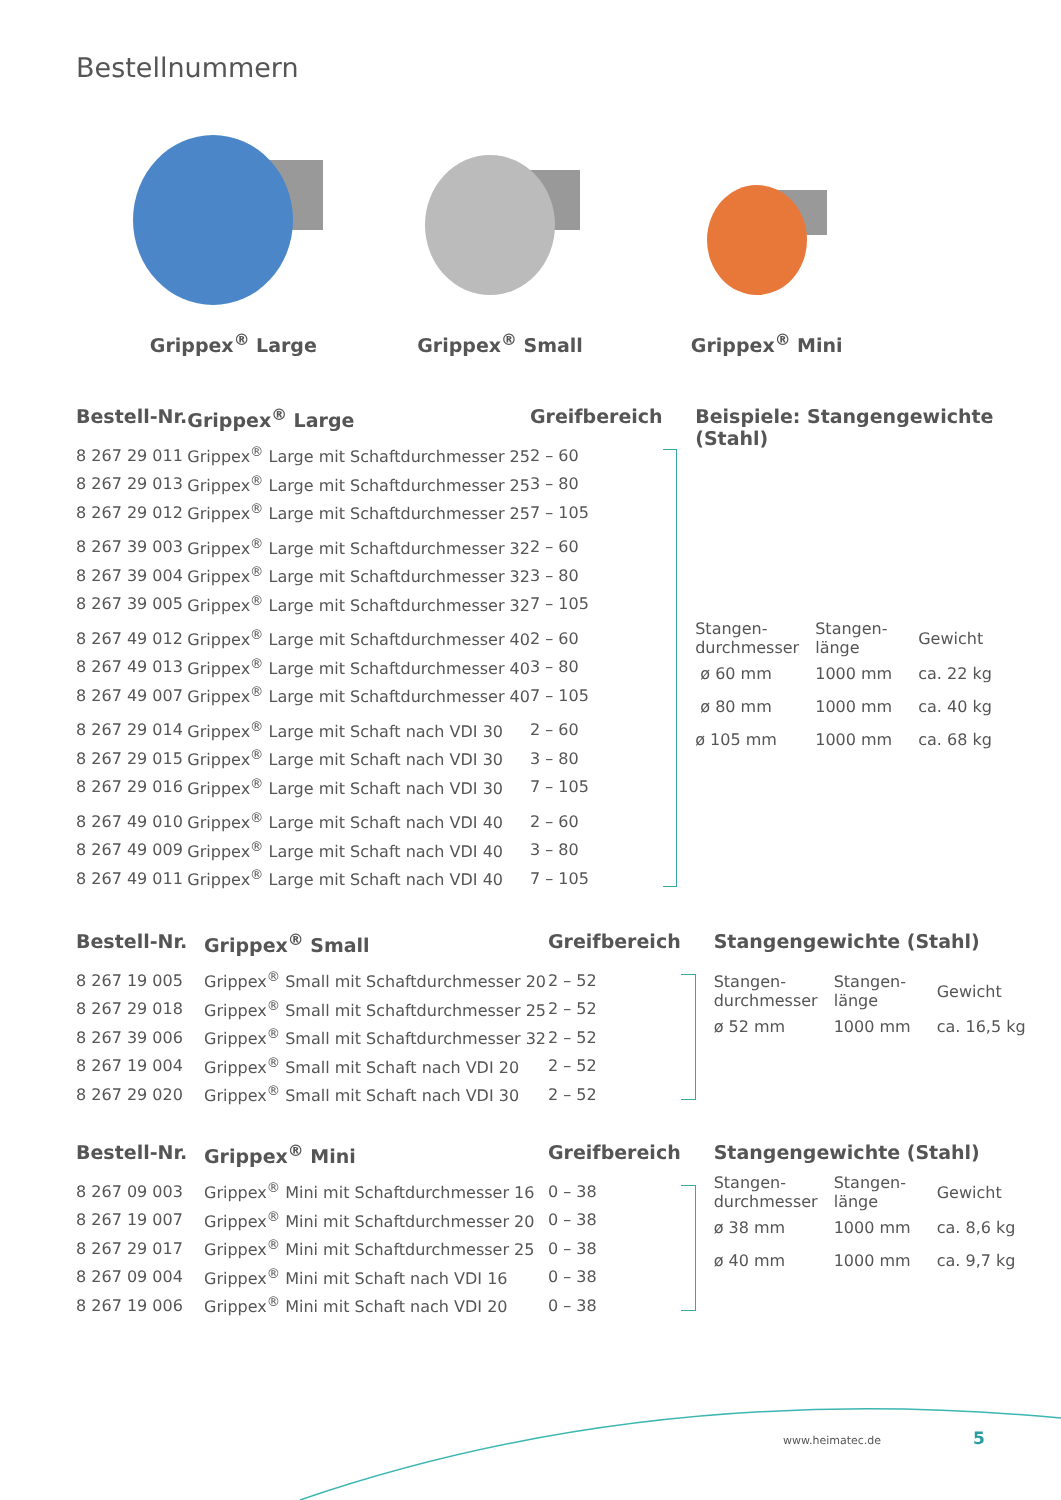Bestellnummern
Grippex<sup>®</sup> Large Grippex<sup>®</sup> Small Grippex<sup>®</sup> Mini
| Bestell-Nr. | Grippex<sup>®</sup> Large | Greifbereich |
| --- | --- | --- |
| 8 267 29 011 | Grippex<sup>®</sup> Large mit Schaftdurchmesser 25 | 2 – 60 |
| 8 267 29 013 | Grippex<sup>®</sup> Large mit Schaftdurchmesser 25 | 3 – 80 |
| 8 267 29 012 | Grippex<sup>®</sup> Large mit Schaftdurchmesser 25 | 7 – 105 |
| 8 267 39 003 | Grippex<sup>®</sup> Large mit Schaftdurchmesser 32 | 2 – 60 |
| 8 267 39 004 | Grippex<sup>®</sup> Large mit Schaftdurchmesser 32 | 3 – 80 |
| 8 267 39 005 | Grippex<sup>®</sup> Large mit Schaftdurchmesser 32 | 7 – 105 |
| 8 267 49 012 | Grippex<sup>®</sup> Large mit Schaftdurchmesser 40 | 2 – 60 |
| 8 267 49 013 | Grippex<sup>®</sup> Large mit Schaftdurchmesser 40 | 3 – 80 |
| 8 267 49 007 | Grippex<sup>®</sup> Large mit Schaftdurchmesser 40 | 7 – 105 |
| 8 267 29 014 | Grippex<sup>®</sup> Large mit Schaft nach VDI 30 | 2 – 60 |
| 8 267 29 015 | Grippex<sup>®</sup> Large mit Schaft nach VDI 30 | 3 – 80 |
| 8 267 29 016 | Grippex<sup>®</sup> Large mit Schaft nach VDI 30 | 7 – 105 |
| 8 267 49 010 | Grippex<sup>®</sup> Large mit Schaft nach VDI 40 | 2 – 60 |
| 8 267 49 009 | Grippex<sup>®</sup> Large mit Schaft nach VDI 40 | 3 – 80 |
| 8 267 49 011 | Grippex<sup>®</sup> Large mit Schaft nach VDI 40 | 7 – 105 |
Beispiele: Stangengewichte (Stahl)
| Stangen- durchmesser | Stangen- länge | Gewicht |
| ø 60 mm | 1000 mm | ca. 22 kg |
| ø 80 mm | 1000 mm | ca. 40 kg |
| ø 105 mm | 1000 mm | ca. 68 kg |
| Bestell-Nr. | Grippex<sup>®</sup> Small | Greifbereich |
| --- | --- | --- |
| 8 267 19 005 | Grippex<sup>®</sup> Small mit Schaftdurchmesser 20 | 2 – 52 |
| 8 267 29 018 | Grippex<sup>®</sup> Small mit Schaftdurchmesser 25 | 2 – 52 |
| 8 267 39 006 | Grippex<sup>®</sup> Small mit Schaftdurchmesser 32 | 2 – 52 |
| 8 267 19 004 | Grippex<sup>®</sup> Small mit Schaft nach VDI 20 | 2 – 52 |
| 8 267 29 020 | Grippex<sup>®</sup> Small mit Schaft nach VDI 30 | 2 – 52 |
Stangengewichte (Stahl)
| Stangen- durchmesser | Stangen- länge | Gewicht |
| ø 52 mm | 1000 mm | ca. 16,5 kg |
| Bestell-Nr. | Grippex<sup>®</sup> Mini | Greifbereich |
| --- | --- | --- |
| 8 267 09 003 | Grippex<sup>®</sup> Mini mit Schaftdurchmesser 16 | 0 – 38 |
| 8 267 19 007 | Grippex<sup>®</sup> Mini mit Schaftdurchmesser 20 | 0 – 38 |
| 8 267 29 017 | Grippex<sup>®</sup> Mini mit Schaftdurchmesser 25 | 0 – 38 |
| 8 267 09 004 | Grippex<sup>®</sup> Mini mit Schaft nach VDI 16 | 0 – 38 |
| 8 267 19 006 | Grippex<sup>®</sup> Mini mit Schaft nach VDI 20 | 0 – 38 |
Stangengewichte (Stahl)
| Stangen- durchmesser | Stangen- länge | Gewicht |
| ø 38 mm | 1000 mm | ca. 8,6 kg |
| ø 40 mm | 1000 mm | ca. 9,7 kg |
www.heimatec.de 5